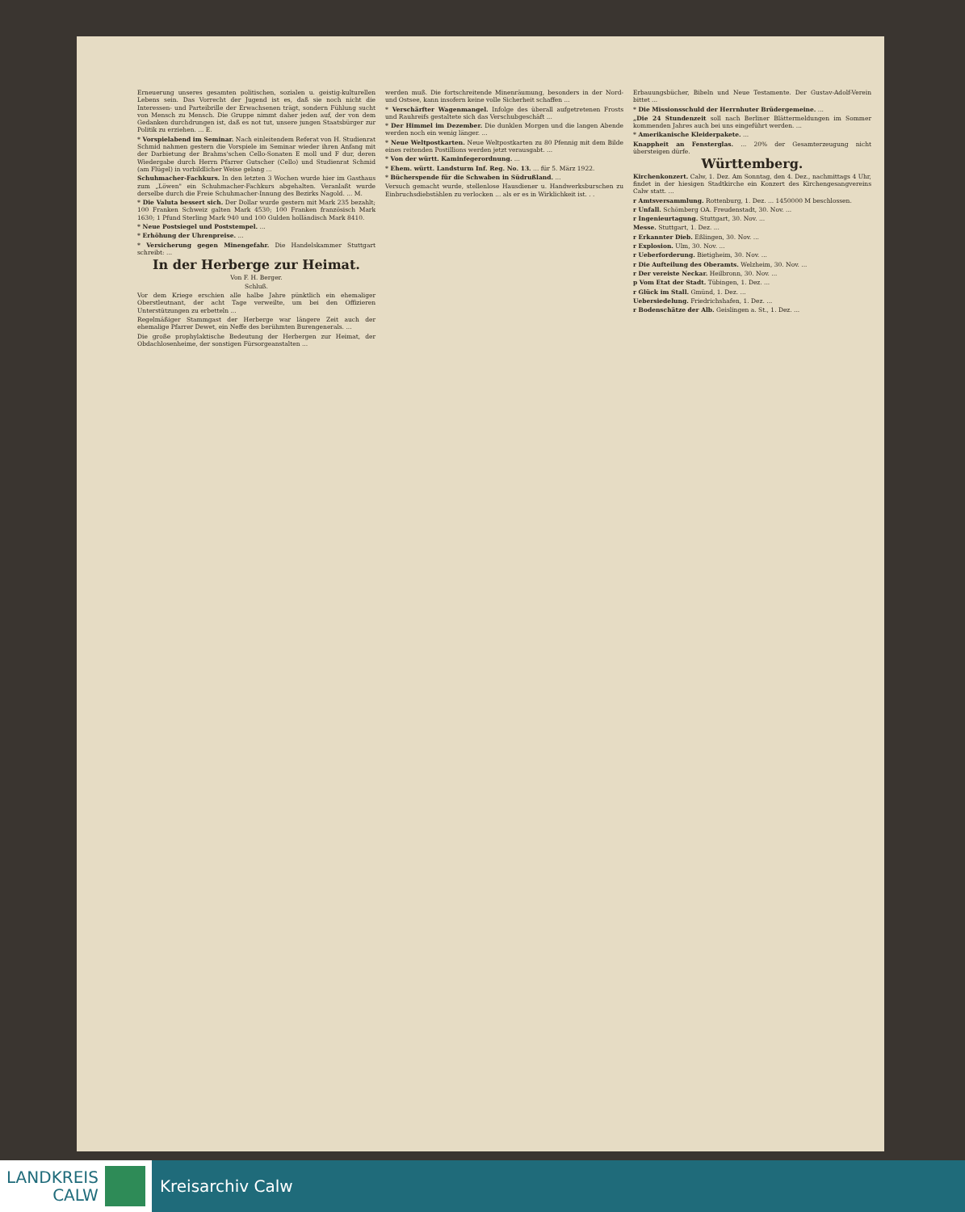Erneuerung unseres gesamten politischen, sozialen u. geistig-kulturellen Lebens sein. Das Vorrecht der Jugend ist es, daß sie noch nicht die Interessen- und Parteibrille der Erwachsenen trägt, sondern Fühlung sucht von Mensch zu Mensch. Die Gruppe nimmt daher jeden auf, der von dem Gedanken durchdrungen ist, daß es not tut, unsere jungen Staatsbürger zur Politik zu erziehen. ... E.
* Vorspielabend im Seminar. Nach einleitendem Referat von H. Studienrat Schmid nahmen gestern die Vorspiele im Seminar wieder ihren Anfang mit der Darbietung der Brahms'schen Cello-Sonaten E moll und F dur, deren Wiedergabe durch Herrn Pfarrer Gutscher (Cello) und Studienrat Schmid (am Flügel) in vorbildlicher Weise gelang ...
Schuhmacher-Fachkurs. In den letzten 3 Wochen wurde hier im Gasthaus zum „Löwen" ein Schuhmacher-Fachkurs abgehalten. Veranlaßt wurde derselbe durch die Freie Schuhmacher-Innung des Bezirks Nagold. ... M.
* Die Valuta bessert sich. Der Dollar wurde gestern mit Mark 235 bezahlt; 100 Franken Schweiz galten Mark 4530; 100 Franken französisch Mark 1630; 1 Pfund Sterling Mark 940 und 100 Gulden holländisch Mark 8410.
* Neue Postsiegel und Poststempel. ...
* Erhöhung der Uhrenpreise. ...
* Versicherung gegen Minengefahr. Die Handelskammer Stuttgart schreibt: ...
In der Herberge zur Heimat.
Von F. H. Berger.
Schluß.
Vor dem Kriege erschien alle halbe Jahre pünktlich ein ehemaliger Oberstleutnant, der acht Tage verweilte, um bei den Offizieren Unterstützungen zu erbetteln ...
Regelmäßiger Stammgast der Herberge war längere Zeit auch der ehemalige Pfarrer Dewet, ein Neffe des berühmten Burengenerals. ...
Die große prophylaktische Bedeutung der Herbergen zur Heimat, der Obdachlosenheime, der sonstigen Fürsorgeanstalten ...
werden muß. Die fortschreitende Minenräumung, besonders in der Nord- und Ostsee, kann insofern keine volle Sicherheit schaffen ...
* Verschärfter Wagenmangel. Infolge des überall aufgetretenen Frosts und Rauhreifs gestaltete sich das Verschubgeschäft ...
* Der Himmel im Dezember. Die dunklen Morgen und die langen Abende werden noch ein wenig länger. ...
* Neue Weltpostkarten. Neue Weltpostkarten zu 80 Pfennig mit dem Bilde eines reitenden Postillions werden jetzt verausgabt. ...
* Von der württ. Kaminfegerordnung. ...
* Ehem. württ. Landsturm Inf. Reg. No. 13. ... für 5. März 1922.
* Bücherspende für die Schwaben in Südrußland. ...
Versuch gemacht wurde, stellenlose Hausdiener u. Handwerksburschen zu Einbruchsdiebstählen zu verlocken ... als er es in Wirklichkeit ist. . .
Erbauungsbücher, Bibeln und Neue Testamente. Der Gustav-Adolf-Verein bittet ...
* Die Missionsschuld der Herrnhuter Brüdergemeine. ...
„Die 24 Stundenzeit soll nach Berliner Blättermeldungen im Sommer kommenden Jahres auch bei uns eingeführt werden. ...
* Amerikanische Kleiderpakete. ...
Knappheit an Fensterglas. ... 20% der Gesamterzeugung nicht übersteigen dürfe.
Württemberg.
Kirchenkonzert. Calw, 1. Dez. Am Sonntag, den 4. Dez., nachmittags 4 Uhr, findet in der hiesigen Stadtkirche ein Konzert des Kirchengesangvereins Calw statt. ...
r Amtsversammlung. Rottenburg, 1. Dez. ... 1450000 M beschlossen.
r Unfall. Schömberg OA. Freudenstadt, 30. Nov. ...
r Ingenieurtagung. Stuttgart, 30. Nov. ...
Messe. Stuttgart, 1. Dez. ...
r Erkannter Dieb. Eßlingen, 30. Nov. ...
r Explosion. Ulm, 30. Nov. ...
r Ueberforderung. Bietigheim, 30. Nov. ...
r Die Aufteilung des Oberamts. Welzheim, 30. Nov. ...
r Der vereiste Neckar. Heilbronn, 30. Nov. ...
p Vom Etat der Stadt. Tübingen, 1. Dez. ...
r Glück im Stall. Gmünd, 1. Dez. ...
Uebersiedelung. Friedrichshafen, 1. Dez. ...
r Bodenschätze der Alb. Geislingen a. St., 1. Dez. ...
LANDKREIS
CALW
Kreisarchiv Calw